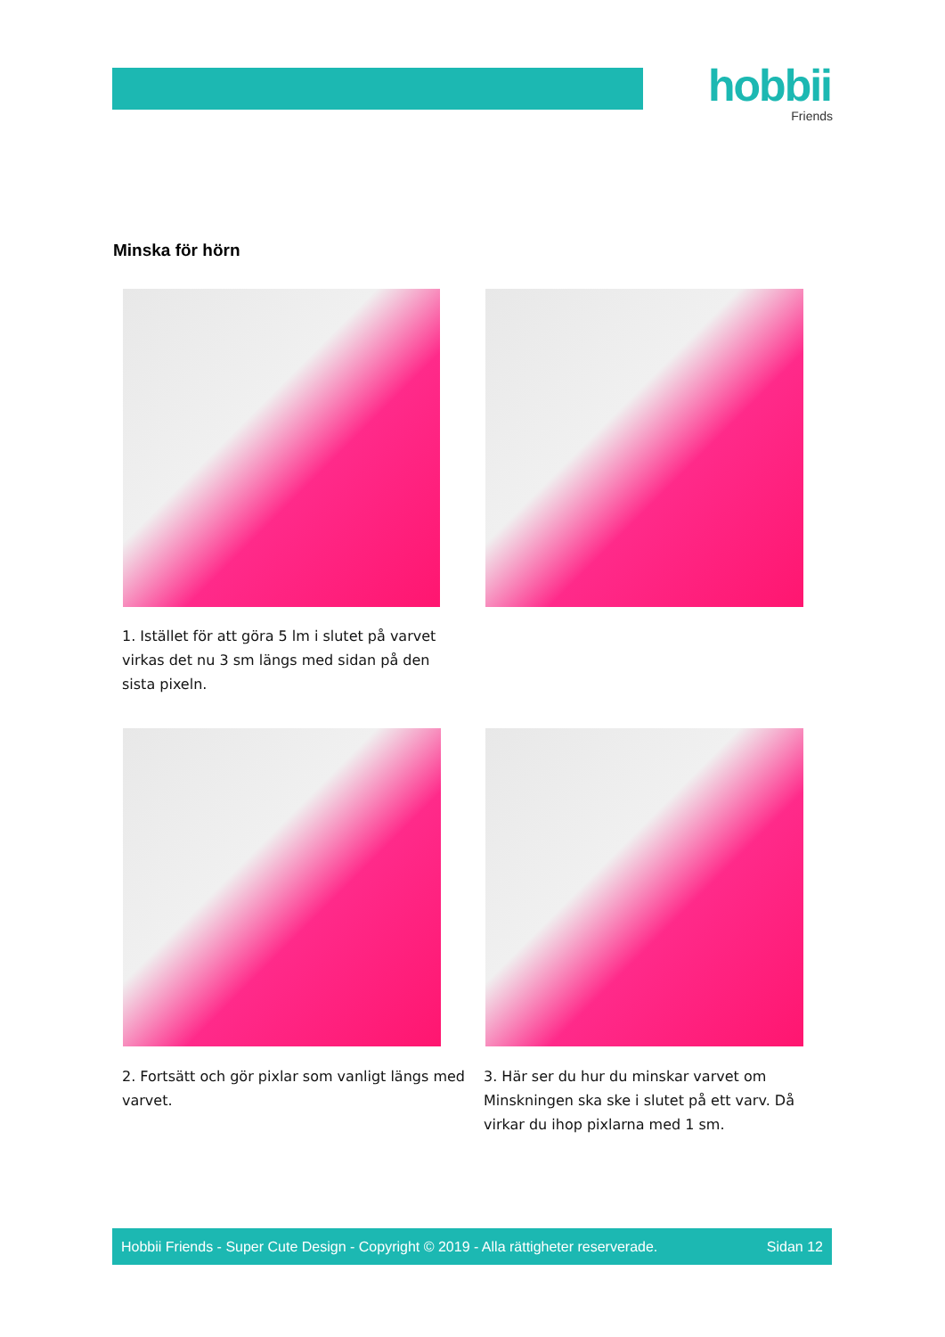hobbii
Friends
Minska för hörn
1. Istället för att göra 5 lm i slutet på varvet virkas det nu 3 sm längs med sidan på den sista pixeln.
2. Fortsätt och gör pixlar som vanligt längs med varvet.
3. Här ser du hur du minskar varvet om Minskningen ska ske i slutet på ett varv. Då virkar du ihop pixlarna med 1 sm.
Hobbii Friends - Super Cute Design - Copyright © 2019 - Alla rättigheter reserverade. Sidan 12